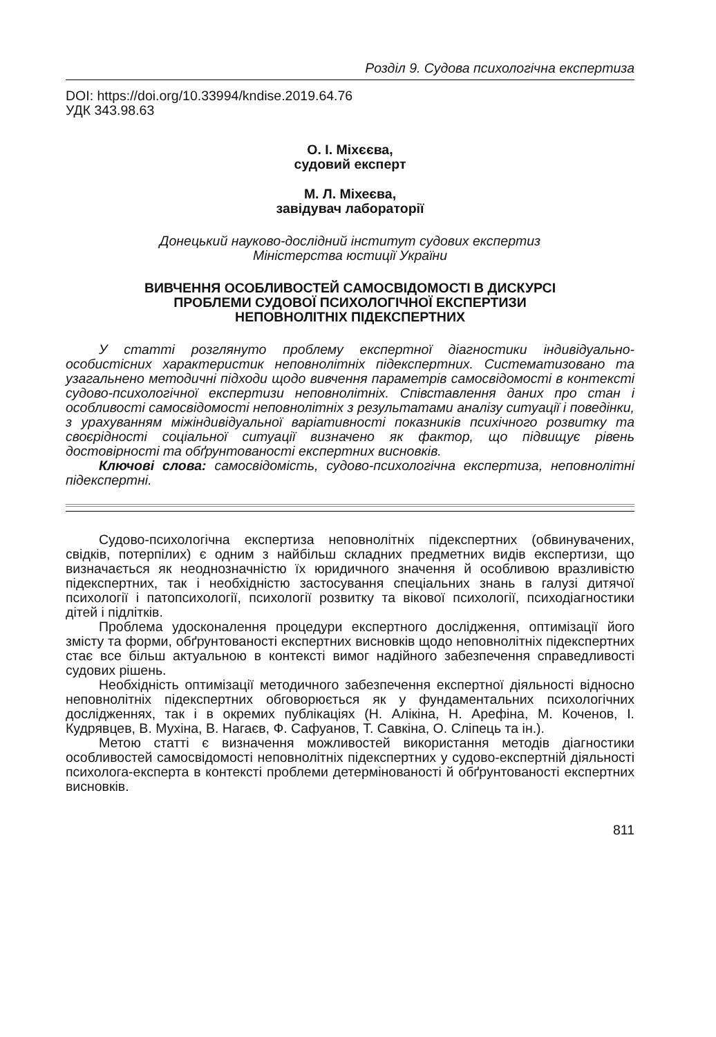Розділ 9. Судова психологічна експертиза
DOI: https://doi.org/10.33994/kndise.2019.64.76
УДК 343.98.63
О. І. Міхєєва,
судовий експерт
М. Л. Міхеєва,
завідувач лабораторії
Донецький науково-дослідний інститут судових експертиз
Міністерства юстиції України
ВИВЧЕННЯ ОСОБЛИВОСТЕЙ САМОСВІДОМОСТІ В ДИСКУРСІ
ПРОБЛЕМИ СУДОВОЇ ПСИХОЛОГІЧНОЇ ЕКСПЕРТИЗИ
НЕПОВНОЛІТНІХ ПІДЕКСПЕРТНИХ
У статті розглянуто проблему експертної діагностики індивідуально-особистісних характеристик неповнолітніх підекспертних. Систематизовано та узагальнено методичні підходи щодо вивчення параметрів самосвідомості в контексті судово-психологічної експертизи неповнолітніх. Співставлення даних про стан і особливості самосвідомості неповнолітніх з результатами аналізу ситуації і поведінки, з урахуванням міжіндивідуальної варіативності показників психічного розвитку та своєрідності соціальної ситуації визначено як фактор, що підвищує рівень достовірності та обґрунтованості експертних висновків.
Ключові слова: самосвідомість, судово-психологічна експертиза, неповнолітні підекспертні.
Судово-психологічна експертиза неповнолітніх підекспертних (обвинувачених, свідків, потерпілих) є одним з найбільш складних предметних видів експертизи, що визначається як неоднозначністю їх юридичного значення й особливою вразливістю підекспертних, так і необхідністю застосування спеціальних знань в галузі дитячої психології і патопсихології, психології розвитку та вікової психології, психодіагностики дітей і підлітків.
Проблема удосконалення процедури експертного дослідження, оптимізації його змісту та форми, обґрунтованості експертних висновків щодо неповнолітніх підекспертних стає все більш актуальною в контексті вимог надійного забезпечення справедливості судових рішень.
Необхідність оптимізації методичного забезпечення експертної діяльності відносно неповнолітніх підекспертних обговорюється як у фундаментальних психологічних дослідженнях, так і в окремих публікаціях (Н. Алікіна, Н. Арефіна, М. Коченов, І. Кудрявцев, В. Мухіна, В. Нагаєв, Ф. Сафуанов, Т. Савкіна, О. Сліпець та ін.).
Метою статті є визначення можливостей використання методів діагностики особливостей самосвідомості неповнолітніх підекспертних у судово-експертній діяльності психолога-експерта в контексті проблеми детермінованості й обґрунтованості експертних висновків.
811